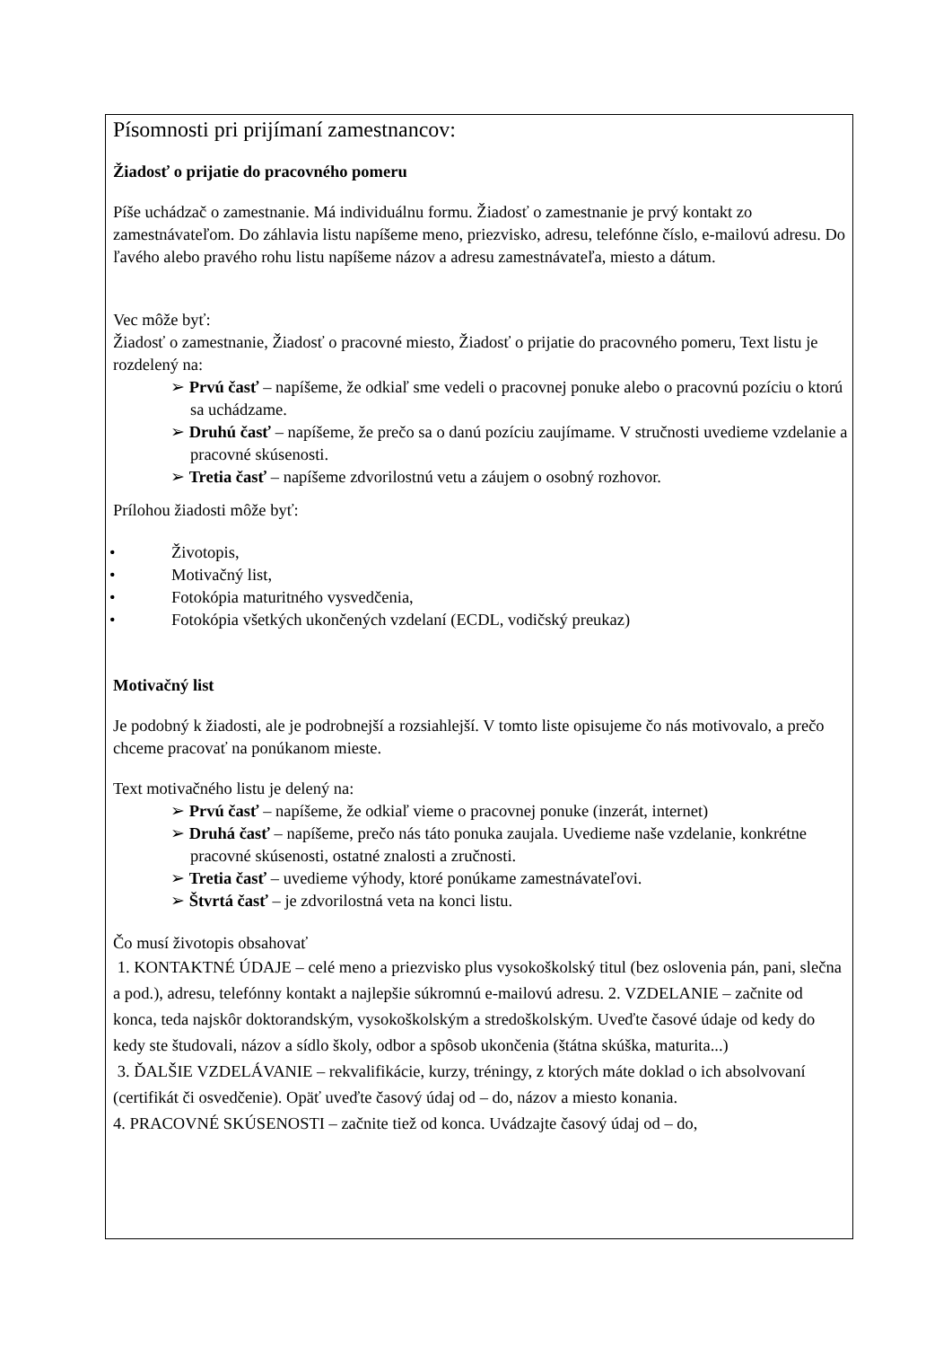Písomnosti pri prijímaní zamestnancov:
Žiadosť o prijatie do pracovného pomeru
Píše uchádzač o zamestnanie. Má individuálnu formu. Žiadosť o zamestnanie je prvý kontakt zo zamestnávateľom. Do záhlavia listu napíšeme meno, priezvisko, adresu, telefónne číslo, e-mailovú adresu. Do ľavého alebo pravého rohu listu napíšeme názov a adresu zamestnávateľa, miesto a dátum.
Vec môže byť:
Žiadosť o zamestnanie, Žiadosť o pracovné miesto, Žiadosť o prijatie do pracovného pomeru, Text listu je rozdelený na:
➢ Prvú časť – napíšeme, že odkiaľ sme vedeli o pracovnej ponuke alebo o pracovnú pozíciu o ktorú sa uchádzame.
➢ Druhú časť – napíšeme, že prečo sa o danú pozíciu zaujímame. V stručnosti uvedieme vzdelanie a pracovné skúsenosti.
➢ Tretia časť – napíšeme zdvorilostnú vetu a záujem o osobný rozhovor.
Prílohou žiadosti môže byť:
• Životopis,
• Motivačný list,
• Fotokópia maturitného vysvedčenia,
• Fotokópia všetkých ukončených vzdelaní (ECDL, vodičský preukaz)
Motivačný list
Je podobný k žiadosti, ale je podrobnejší a rozsiahlejší. V tomto liste opisujeme čo nás motivovalo, a prečo chceme pracovať na ponúkanom mieste.
Text motivačného listu je delený na:
➢ Prvú časť – napíšeme, že odkiaľ vieme o pracovnej ponuke (inzerát, internet)
➢ Druhá časť – napíšeme, prečo nás táto ponuka zaujala. Uvedieme naše vzdelanie, konkrétne pracovné skúsenosti, ostatné znalosti a zručnosti.
➢ Tretia časť – uvedieme výhody, ktoré ponúkame zamestnávateľovi.
➢ Štvrtá časť – je zdvorilostná veta na konci listu.
Čo musí životopis obsahovať
1. KONTAKTNÉ ÚDAJE – celé meno a priezvisko plus vysokoškolský titul (bez oslovenia pán, pani, slečna a pod.), adresu, telefónny kontakt a najlepšie súkromnú e-mailovú adresu. 2. VZDELANIE – začnite od konca, teda najskôr doktorandským, vysokoškolským a stredoškolským. Uveďte časové údaje od kedy do kedy ste študovali, názov a sídlo školy, odbor a spôsob ukončenia (štátna skúška, maturita...)
3. ĎALŠIE VZDELÁVANIE – rekvalifikácie, kurzy, tréningy, z ktorých máte doklad o ich absolvovaní (certifikát či osvedčenie). Opäť uveďte časový údaj od – do, názov a miesto konania.
4. PRACOVNÉ SKÚSENOSTI – začnite tiež od konca. Uvádzajte časový údaj od – do,